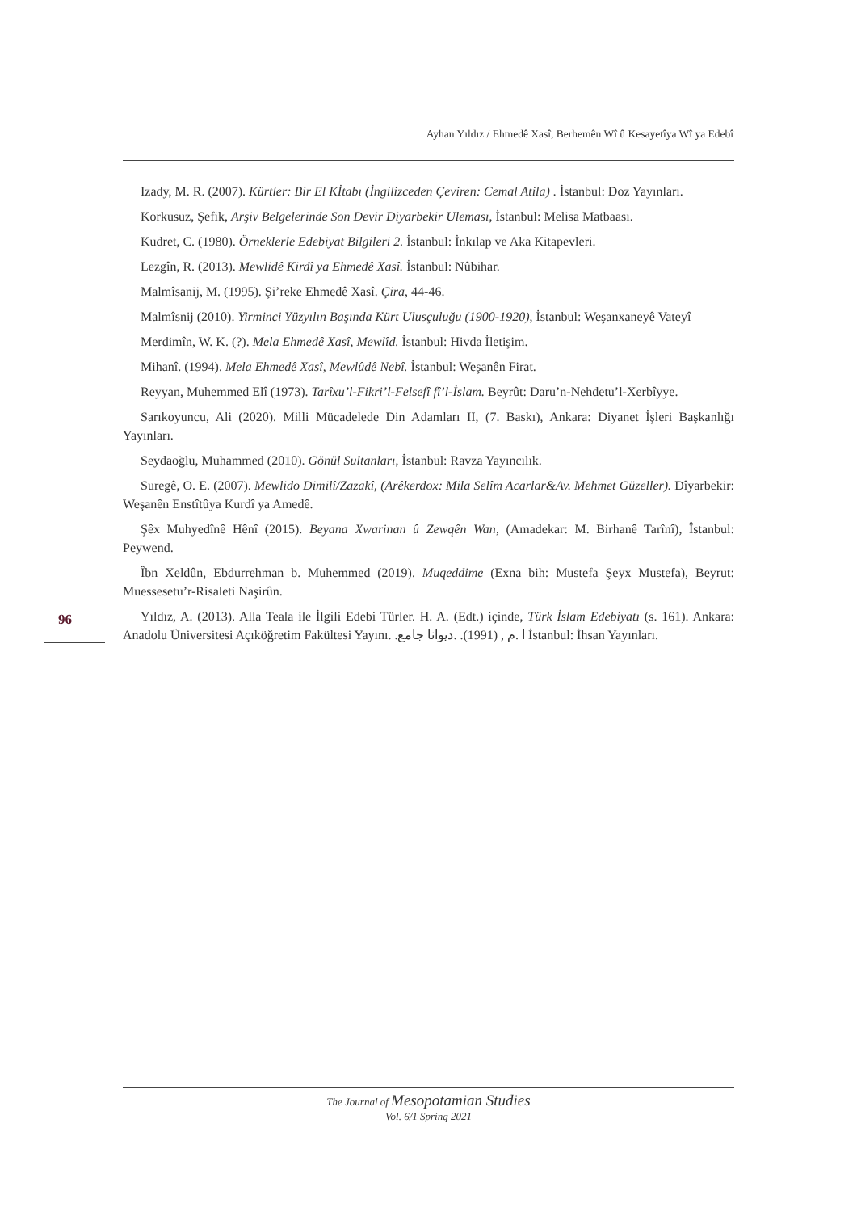Ayhan Yıldız / Ehmedê Xasî, Berhemên Wî û Kesayetîya Wî ya Edebî
Izady, M. R. (2007). Kürtler: Bir El Kİtabı (İngilizceden Çeviren: Cemal Atila) . İstanbul: Doz Yayınları.
Korkusuz, Şefik, Arşiv Belgelerinde Son Devir Diyarbekir Uleması, İstanbul: Melisa Matbaası.
Kudret, C. (1980). Örneklerle Edebiyat Bilgileri 2. İstanbul: İnkılap ve Aka Kitapevleri.
Lezgîn, R. (2013). Mewlidê Kirdî ya Ehmedê Xasî. İstanbul: Nûbihar.
Malmîsanij, M. (1995). Şi’reke Ehmedê Xasî. Çira, 44-46.
Malmîsnij (2010). Yirminci Yüzyılın Başında Kürt Ulusçuluğu (1900-1920), İstanbul: Weşanxaneyê Vateyî
Merdimîn, W. K. (?). Mela Ehmedê Xasî, Mewlîd. İstanbul: Hivda İletişim.
Mihanî. (1994). Mela Ehmedê Xasî, Mewlûdê Nebî. İstanbul: Weşanên Firat.
Reyyan, Muhemmed Elî (1973). Tarîxu’l-Fikri’l-Felsefî fî’l-İslam. Beyrût: Daru’n-Nehdetu’l-Xerbîyye.
Sarıkoyuncu, Ali (2020). Milli Mücadelede Din Adamları II, (7. Baskı), Ankara: Diyanet İşleri Başkanlığı Yayınları.
Seydaoğlu, Muhammed (2010). Gönül Sultanları, İstanbul: Ravza Yayıncılık.
Suregê, O. E. (2007). Mewlido Dimilî/Zazakî, (Arêkerdox: Mila Selîm Acarlar&Av. Mehmet Güzeller). Dîyarbekir: Weşanên Enstîtûya Kurdî ya Amedê.
Şêx Muhyedînê Hênî (2015). Beyana Xwarinan û Zewqên Wan, (Amadekar: M. Birhanê Tarînî), Îstanbul: Peywend.
Îbn Xeldûn, Ebdurrehman b. Muhemmed (2019). Muqeddime (Exna bih: Mustefa Şeyx Mustefa), Beyrut: Muessesetu’r-Risaleti Naşirûn.
Yıldız, A. (2013). Alla Teala ile İlgili Edebi Türler. H. A. (Edt.) içinde, Türk İslam Edebiyatı (s. 161). Ankara: Anadolu Üniversitesi Açıköğretim Fakültesi Yayını. .ا .م , (1991). .ديوانا جامع İstanbul: İhsan Yayınları.
96
The Journal of Mesopotamian Studies
Vol. 6/1 Spring 2021